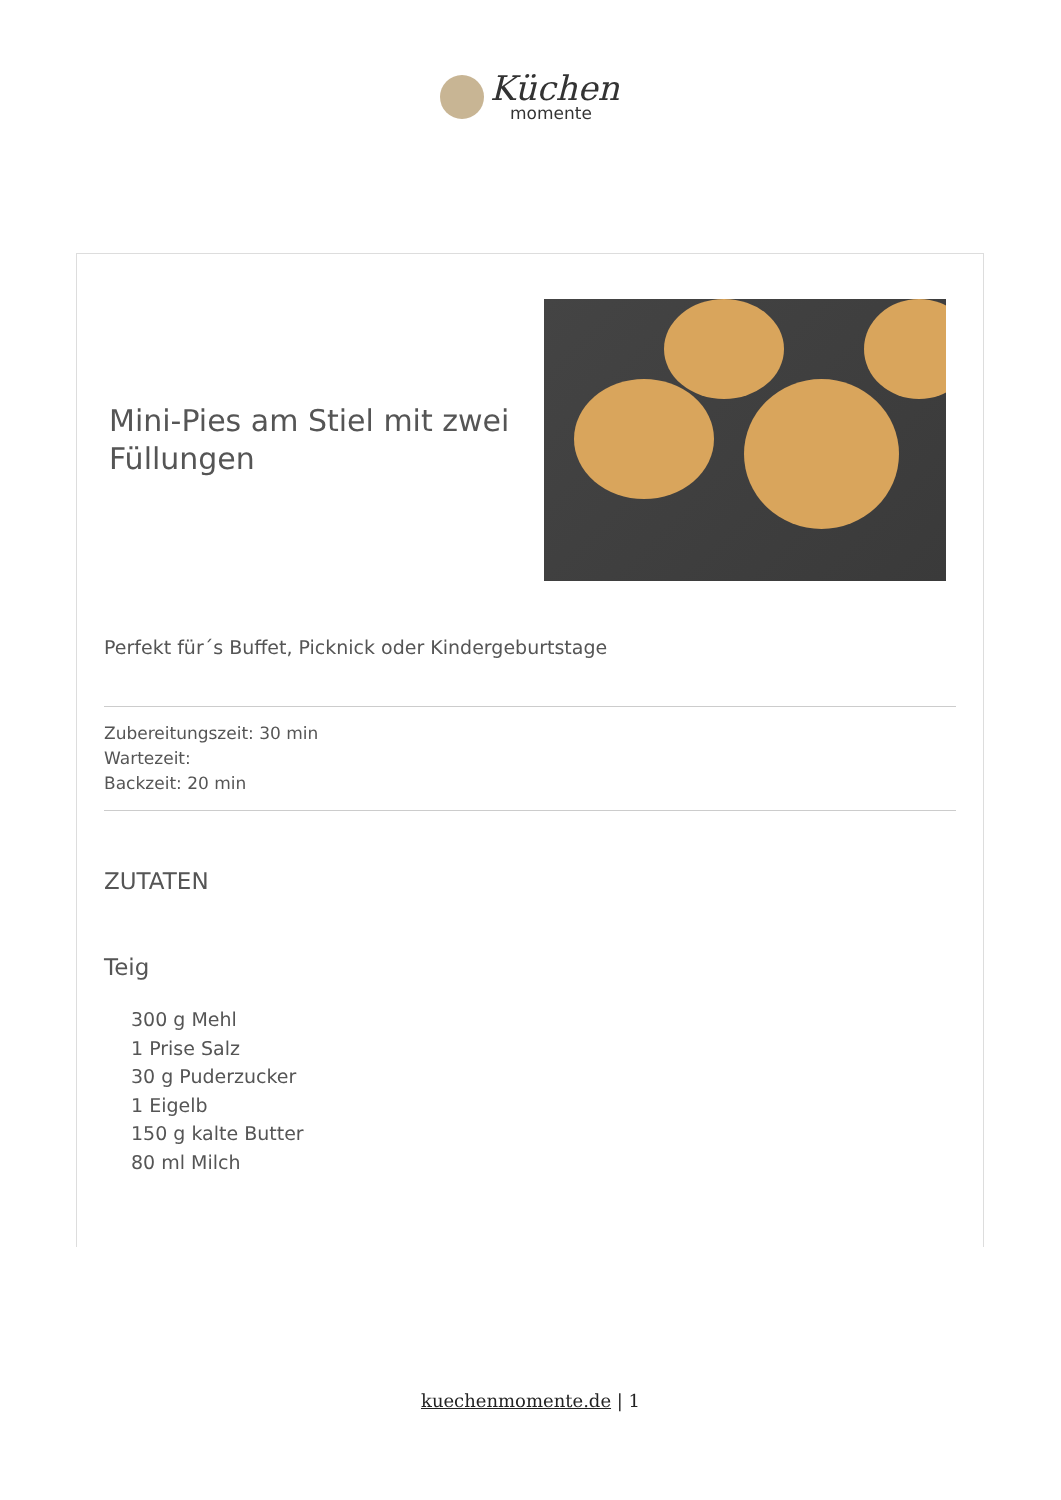Küchen
momente
Mini-Pies am Stiel mit zwei Füllungen
Perfekt für´s Buffet, Picknick oder Kindergeburtstage
Zubereitungszeit: 30 min
Wartezeit:
Backzeit: 20 min
ZUTATEN
Teig
300 g Mehl
1 Prise Salz
30 g Puderzucker
1 Eigelb
150 g kalte Butter
80 ml Milch
kuechenmomente.de | 1